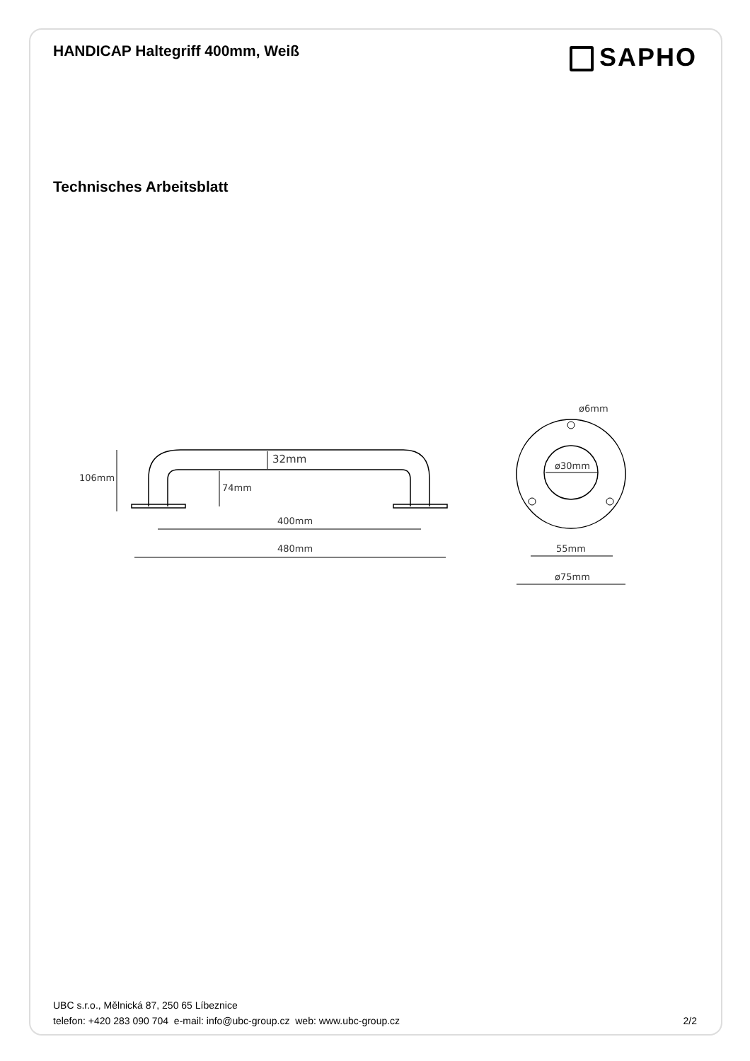HANDICAP Haltegriff 400mm, Weiß
SAPHO
Technisches Arbeitsblatt
106mm
32mm
74mm
400mm
480mm
ø6mm
ø30mm
55mm
ø75mm
UBC s.r.o., Mělnická 87, 250 65 Líbeznice
telefon: +420 283 090 704 e-mail: info@ubc-group.cz web: www.ubc-group.cz 2/2